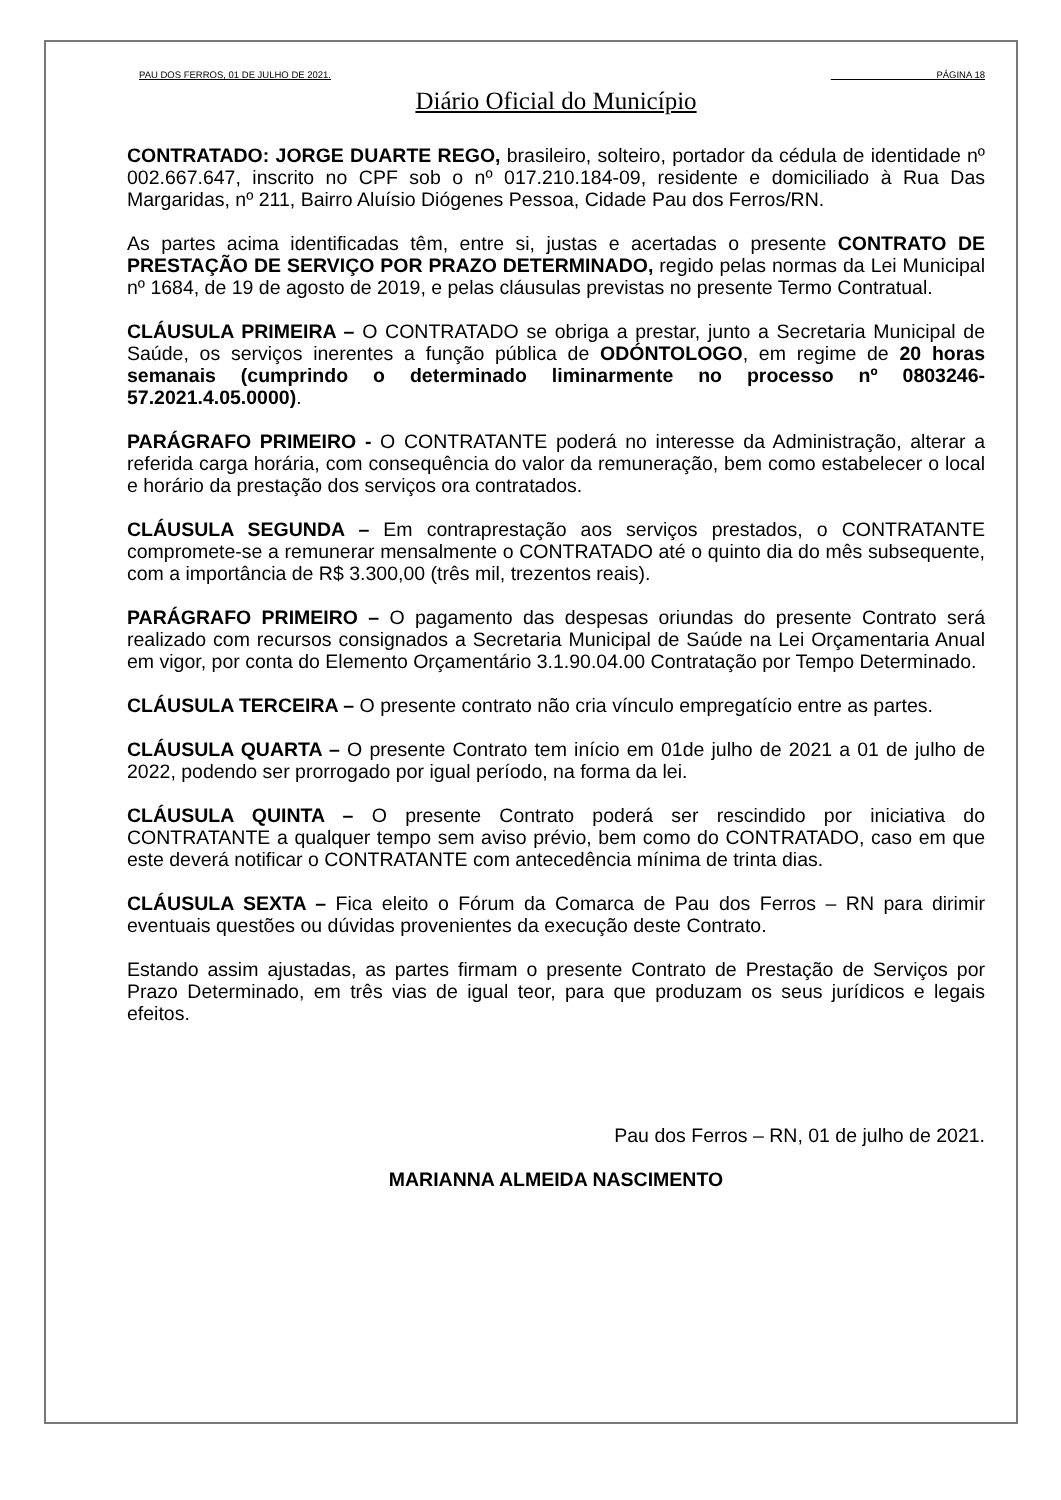PAU DOS FERROS, 01 DE JULHO DE 2021. PÁGINA 18
Diário Oficial do Município
CONTRATADO: JORGE DUARTE REGO, brasileiro, solteiro, portador da cédula de identidade nº 002.667.647, inscrito no CPF sob o nº 017.210.184-09, residente e domiciliado à Rua Das Margaridas, nº 211, Bairro Aluísio Diógenes Pessoa, Cidade Pau dos Ferros/RN.
As partes acima identificadas têm, entre si, justas e acertadas o presente CONTRATO DE PRESTAÇÃO DE SERVIÇO POR PRAZO DETERMINADO, regido pelas normas da Lei Municipal nº 1684, de 19 de agosto de 2019, e pelas cláusulas previstas no presente Termo Contratual.
CLÁUSULA PRIMEIRA – O CONTRATADO se obriga a prestar, junto a Secretaria Municipal de Saúde, os serviços inerentes a função pública de ODÓNTOLOGO, em regime de 20 horas semanais (cumprindo o determinado liminarmente no processo nº 0803246-57.2021.4.05.0000).
PARÁGRAFO PRIMEIRO - O CONTRATANTE poderá no interesse da Administração, alterar a referida carga horária, com consequência do valor da remuneração, bem como estabelecer o local e horário da prestação dos serviços ora contratados.
CLÁUSULA SEGUNDA – Em contraprestação aos serviços prestados, o CONTRATANTE compromete-se a remunerar mensalmente o CONTRATADO até o quinto dia do mês subsequente, com a importância de R$ 3.300,00 (três mil, trezentos reais).
PARÁGRAFO PRIMEIRO – O pagamento das despesas oriundas do presente Contrato será realizado com recursos consignados a Secretaria Municipal de Saúde na Lei Orçamentaria Anual em vigor, por conta do Elemento Orçamentário 3.1.90.04.00 Contratação por Tempo Determinado.
CLÁUSULA TERCEIRA – O presente contrato não cria vínculo empregatício entre as partes.
CLÁUSULA QUARTA – O presente Contrato tem início em 01de julho de 2021 a 01 de julho de 2022, podendo ser prorrogado por igual período, na forma da lei.
CLÁUSULA QUINTA – O presente Contrato poderá ser rescindido por iniciativa do CONTRATANTE a qualquer tempo sem aviso prévio, bem como do CONTRATADO, caso em que este deverá notificar o CONTRATANTE com antecedência mínima de trinta dias.
CLÁUSULA SEXTA – Fica eleito o Fórum da Comarca de Pau dos Ferros – RN para dirimir eventuais questões ou dúvidas provenientes da execução deste Contrato.
Estando assim ajustadas, as partes firmam o presente Contrato de Prestação de Serviços por Prazo Determinado, em três vias de igual teor, para que produzam os seus jurídicos e legais efeitos.
Pau dos Ferros – RN, 01 de julho de 2021.
MARIANNA ALMEIDA NASCIMENTO